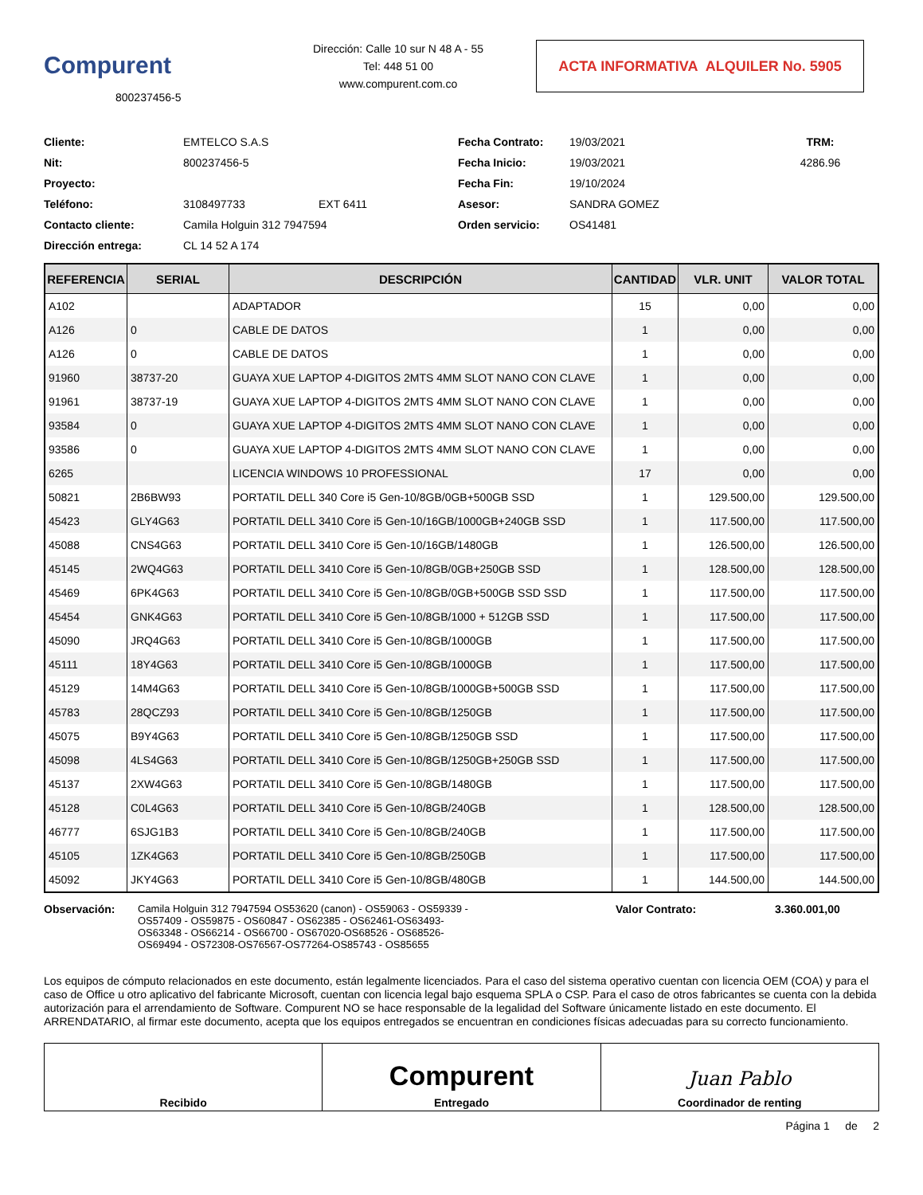Compurent
800237456-5
Dirección: Calle 10 sur N 48 A - 55
Tel: 448 51 00
www.compurent.com.co
ACTA INFORMATIVA ALQUILER No. 5905
Cliente:
EMTELCO S.A.S
Fecha Contrato:
19/03/2021
TRM: Nit:
800237456-5
Fecha Inicio:
19/03/2021
4286.96
Proyecto:
Fecha Fin:
19/10/2024
Teléfono:
3108497733
EXT 6411
Asesor:
SANDRA GOMEZ
Contacto cliente:
Camila Holguin 312 7947594
Orden servicio:
OS41481
Dirección entrega:
CL 14 52 A 174
| REFERENCIA | SERIAL | DESCRIPCIÓN | CANTIDAD | VLR. UNIT | VALOR TOTAL |
| --- | --- | --- | --- | --- | --- |
| A102 | | ADAPTADOR | 15 | 0,00 | 0,00 |
| A126 | 0 | CABLE DE DATOS | 1 | 0,00 | 0,00 |
| A126 | 0 | CABLE DE DATOS | 1 | 0,00 | 0,00 |
| 91960 | 38737-20 | GUAYA XUE LAPTOP 4-DIGITOS 2MTS 4MM SLOT NANO CON CLAVE | 1 | 0,00 | 0,00 |
| 91961 | 38737-19 | GUAYA XUE LAPTOP 4-DIGITOS 2MTS 4MM SLOT NANO CON CLAVE | 1 | 0,00 | 0,00 |
| 93584 | 0 | GUAYA XUE LAPTOP 4-DIGITOS 2MTS 4MM SLOT NANO CON CLAVE | 1 | 0,00 | 0,00 |
| 93586 | 0 | GUAYA XUE LAPTOP 4-DIGITOS 2MTS 4MM SLOT NANO CON CLAVE | 1 | 0,00 | 0,00 |
| 6265 | | LICENCIA WINDOWS 10 PROFESSIONAL | 17 | 0,00 | 0,00 |
| 50821 | 2B6BW93 | PORTATIL DELL 340 Core i5 Gen-10/8GB/0GB+500GB SSD | 1 | 129.500,00 | 129.500,00 |
| 45423 | GLY4G63 | PORTATIL DELL 3410 Core i5 Gen-10/16GB/1000GB+240GB SSD | 1 | 117.500,00 | 117.500,00 |
| 45088 | CNS4G63 | PORTATIL DELL 3410 Core i5 Gen-10/16GB/1480GB | 1 | 126.500,00 | 126.500,00 |
| 45145 | 2WQ4G63 | PORTATIL DELL 3410 Core i5 Gen-10/8GB/0GB+250GB SSD | 1 | 128.500,00 | 128.500,00 |
| 45469 | 6PK4G63 | PORTATIL DELL 3410 Core i5 Gen-10/8GB/0GB+500GB SSD SSD | 1 | 117.500,00 | 117.500,00 |
| 45454 | GNK4G63 | PORTATIL DELL 3410 Core i5 Gen-10/8GB/1000 + 512GB SSD | 1 | 117.500,00 | 117.500,00 |
| 45090 | JRQ4G63 | PORTATIL DELL 3410 Core i5 Gen-10/8GB/1000GB | 1 | 117.500,00 | 117.500,00 |
| 45111 | 18Y4G63 | PORTATIL DELL 3410 Core i5 Gen-10/8GB/1000GB | 1 | 117.500,00 | 117.500,00 |
| 45129 | 14M4G63 | PORTATIL DELL 3410 Core i5 Gen-10/8GB/1000GB+500GB SSD | 1 | 117.500,00 | 117.500,00 |
| 45783 | 28QCZ93 | PORTATIL DELL 3410 Core i5 Gen-10/8GB/1250GB | 1 | 117.500,00 | 117.500,00 |
| 45075 | B9Y4G63 | PORTATIL DELL 3410 Core i5 Gen-10/8GB/1250GB SSD | 1 | 117.500,00 | 117.500,00 |
| 45098 | 4LS4G63 | PORTATIL DELL 3410 Core i5 Gen-10/8GB/1250GB+250GB SSD | 1 | 117.500,00 | 117.500,00 |
| 45137 | 2XW4G63 | PORTATIL DELL 3410 Core i5 Gen-10/8GB/1480GB | 1 | 117.500,00 | 117.500,00 |
| 45128 | C0L4G63 | PORTATIL DELL 3410 Core i5 Gen-10/8GB/240GB | 1 | 128.500,00 | 128.500,00 |
| 46777 | 6SJG1B3 | PORTATIL DELL 3410 Core i5 Gen-10/8GB/240GB | 1 | 117.500,00 | 117.500,00 |
| 45105 | 1ZK4G63 | PORTATIL DELL 3410 Core i5 Gen-10/8GB/250GB | 1 | 117.500,00 | 117.500,00 |
| 45092 | JKY4G63 | PORTATIL DELL 3410 Core i5 Gen-10/8GB/480GB | 1 | 144.500,00 | 144.500,00 |
Observación: Camila Holguin 312 7947594 OS53620 (canon) - OS59063 - OS59339 - OS57409 - OS59875 - OS60847 - OS62385 - OS62461-OS63493- OS63348 - OS66214 - OS66700 - OS67020-OS68526 - OS68526- OS69494 - OS72308-OS76567-OS77264-OS85743 - OS85655
Valor Contrato: 3.360.001,00
Los equipos de cómputo relacionados en este documento, están legalmente licenciados. Para el caso del sistema operativo cuentan con licencia OEM (COA) y para el caso de Office u otro aplicativo del fabricante Microsoft, cuentan con licencia legal bajo esquema SPLA o CSP. Para el caso de otros fabricantes se cuenta con la debida autorización para el arrendamiento de Software. Compurent NO se hace responsable de la legalidad del Software únicamente listado en este documento. El ARRENDATARIO, al firmar este documento, acepta que los equipos entregados se encuentran en condiciones físicas adecuadas para su correcto funcionamiento.
Recibido
Compurent
Entregado
Juan Pablo
Coordinador de renting
Página 1 de 2